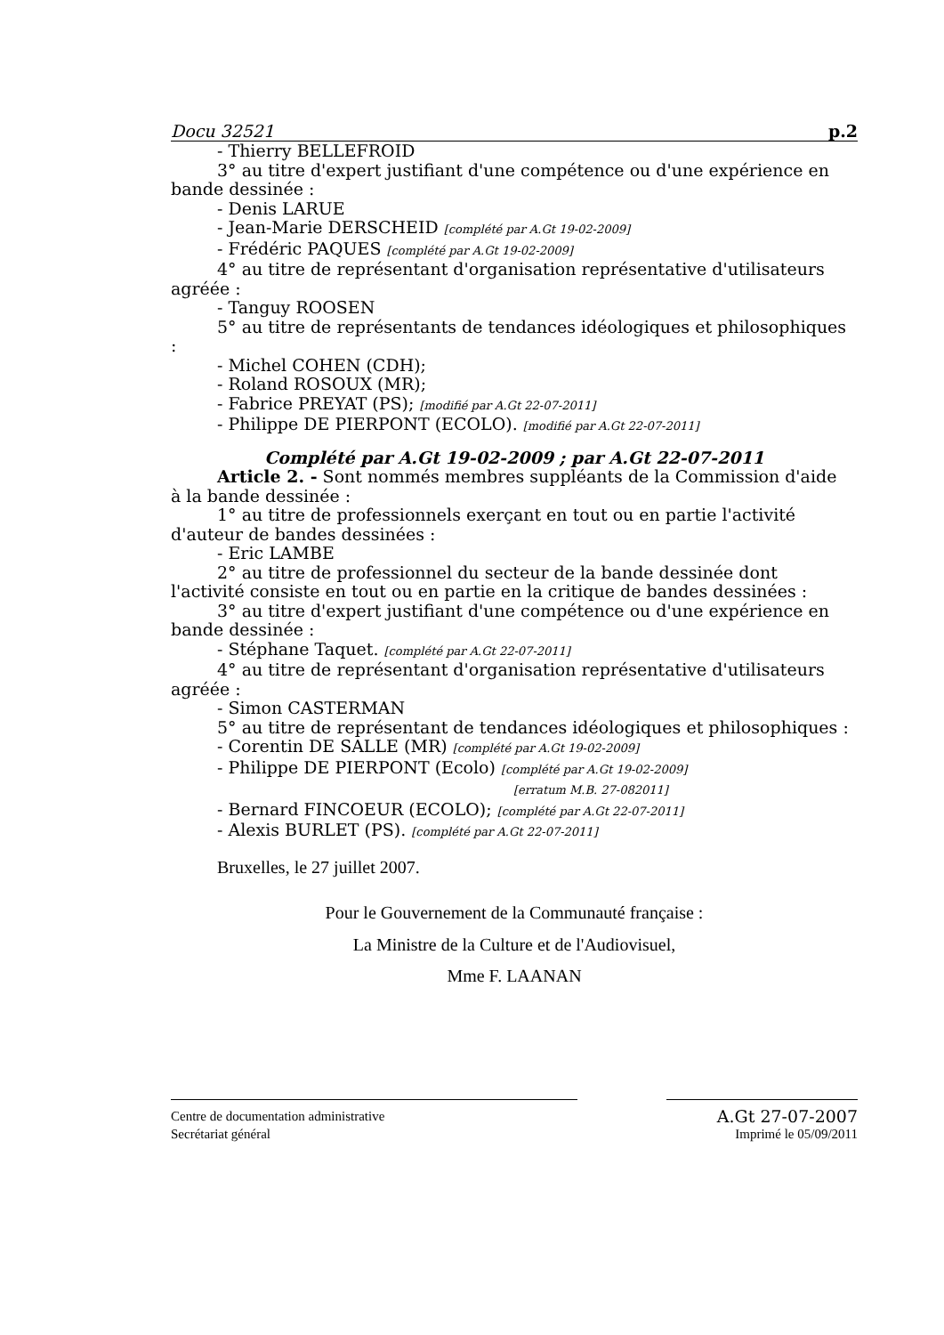Docu 32521 p.2
- Thierry BELLEFROID
3° au titre d'expert justifiant d'une compétence ou d'une expérience en
bande dessinée :
- Denis LARUE
- Jean-Marie DERSCHEID [complété par A.Gt 19-02-2009]
- Frédéric PAQUES [complété par A.Gt 19-02-2009]
4° au titre de représentant d'organisation représentative d'utilisateurs
agréée :
- Tanguy ROOSEN
5° au titre de représentants de tendances idéologiques et philosophiques
:
- Michel COHEN (CDH);
- Roland ROSOUX (MR);
- Fabrice PREYAT (PS); [modifié par A.Gt 22-07-2011]
- Philippe DE PIERPONT (ECOLO). [modifié par A.Gt 22-07-2011]
Complété par A.Gt 19-02-2009 ; par A.Gt 22-07-2011
Article 2. - Sont nommés membres suppléants de la Commission d'aide
à la bande dessinée :
1° au titre de professionnels exerçant en tout ou en partie l'activité
d'auteur de bandes dessinées :
- Eric LAMBE
2° au titre de professionnel du secteur de la bande dessinée dont
l'activité consiste en tout ou en partie en la critique de bandes dessinées :
3° au titre d'expert justifiant d'une compétence ou d'une expérience en
bande dessinée :
- Stéphane Taquet. [complété par A.Gt 22-07-2011]
4° au titre de représentant d'organisation représentative d'utilisateurs
agréée :
- Simon CASTERMAN
5° au titre de représentant de tendances idéologiques et philosophiques :
- Corentin DE SALLE (MR) [complété par A.Gt 19-02-2009]
- Philippe DE PIERPONT (Ecolo) [complété par A.Gt 19-02-2009]
[erratum M.B. 27-082011]
- Bernard FINCOEUR (ECOLO); [complété par A.Gt 22-07-2011]
- Alexis BURLET (PS). [complété par A.Gt 22-07-2011]
Bruxelles, le 27 juillet 2007.
Pour le Gouvernement de la Communauté française :
La Ministre de la Culture et de l'Audiovisuel,
Mme F. LAANAN
Centre de documentation administrative A.Gt 27-07-2007
Secrétariat général Imprimé le 05/09/2011